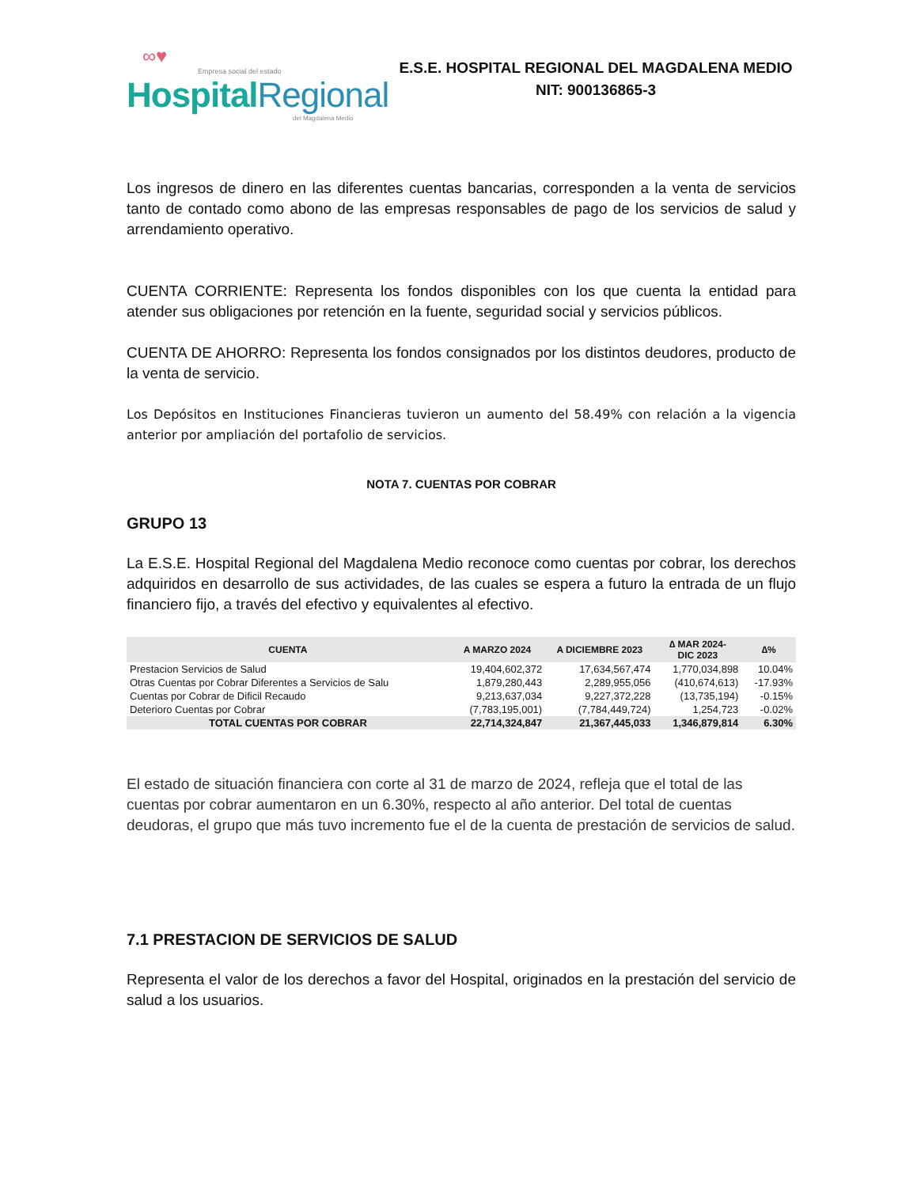∞♥
Empresa social del estado
HospitalRegional
del Magdalena Medio
E.S.E. HOSPITAL REGIONAL DEL MAGDALENA MEDIO
NIT: 900136865-3
Los ingresos de dinero en las diferentes cuentas bancarias, corresponden a la venta de servicios tanto de contado como abono de las empresas responsables de pago de los servicios de salud y arrendamiento operativo.
CUENTA CORRIENTE: Representa los fondos disponibles con los que cuenta la entidad para atender sus obligaciones por retención en la fuente, seguridad social y servicios públicos.
CUENTA DE AHORRO: Representa los fondos consignados por los distintos deudores, producto de la venta de servicio.
Los Depósitos en Instituciones Financieras tuvieron un aumento del 58.49% con relación a la vigencia anterior por ampliación del portafolio de servicios.
NOTA 7. CUENTAS POR COBRAR
GRUPO 13
La E.S.E. Hospital Regional del Magdalena Medio reconoce como cuentas por cobrar, los derechos adquiridos en desarrollo de sus actividades, de las cuales se espera a futuro la entrada de un flujo financiero fijo, a través del efectivo y equivalentes al efectivo.
| CUENTA | A MARZO 2024 | A DICIEMBRE 2023 | ∆ MAR 2024- DIC 2023 | ∆% |
| --- | --- | --- | --- | --- |
| Prestacion Servicios de Salud | 19,404,602,372 | 17,634,567,474 | 1,770,034,898 | 10.04% |
| Otras Cuentas por Cobrar Diferentes a Servicios de Salu | 1,879,280,443 | 2,289,955,056 | (410,674,613) | -17.93% |
| Cuentas por Cobrar de Dificil Recaudo | 9,213,637,034 | 9,227,372,228 | (13,735,194) | -0.15% |
| Deterioro Cuentas por Cobrar | (7,783,195,001) | (7,784,449,724) | 1,254,723 | -0.02% |
| TOTAL CUENTAS POR COBRAR | 22,714,324,847 | 21,367,445,033 | 1,346,879,814 | 6.30% |
El estado de situación financiera con corte al 31 de marzo de 2024, refleja que el total de las cuentas por cobrar aumentaron en un 6.30%, respecto al año anterior. Del total de cuentas deudoras, el grupo que más tuvo incremento fue el de la cuenta de prestación de servicios de salud.
7.1 PRESTACION DE SERVICIOS DE SALUD
Representa el valor de los derechos a favor del Hospital, originados en la prestación del servicio de salud a los usuarios.